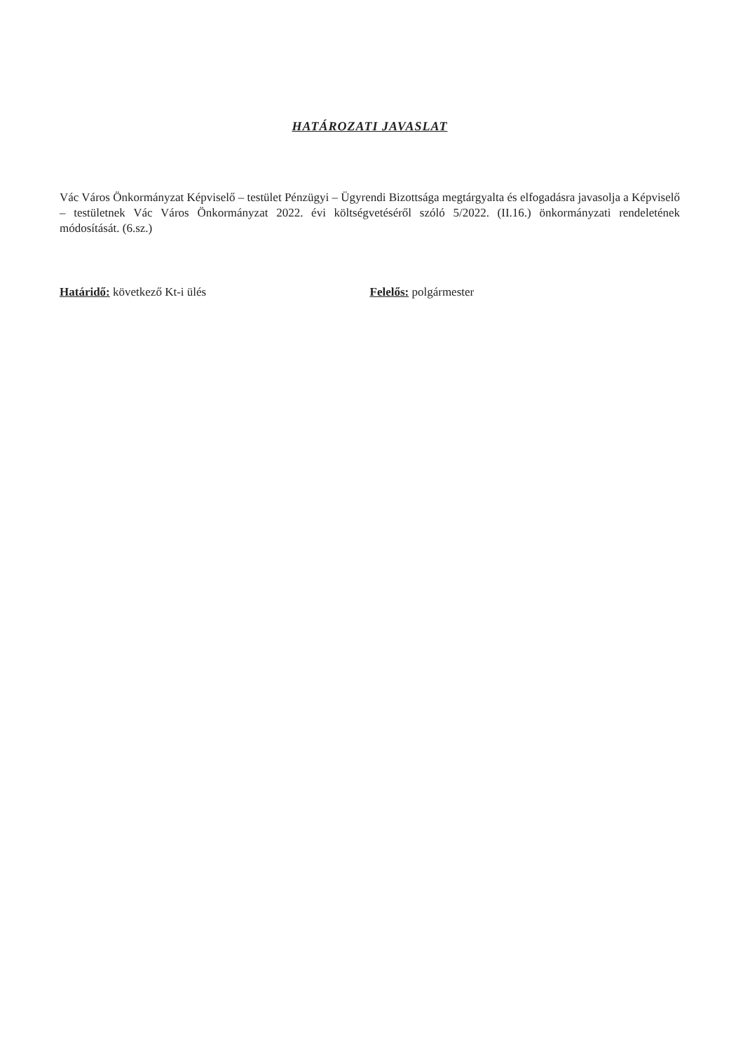HATÁROZATI JAVASLAT
Vác Város Önkormányzat Képviselő – testület Pénzügyi – Ügyrendi Bizottsága megtárgyalta és elfogadásra javasolja a Képviselő – testületnek Vác Város Önkormányzat 2022. évi költségvetéséről szóló 5/2022. (II.16.) önkormányzati rendeletének módosítását. (6.sz.)
Határidő: következő Kt-i ülés Felelős: polgármester